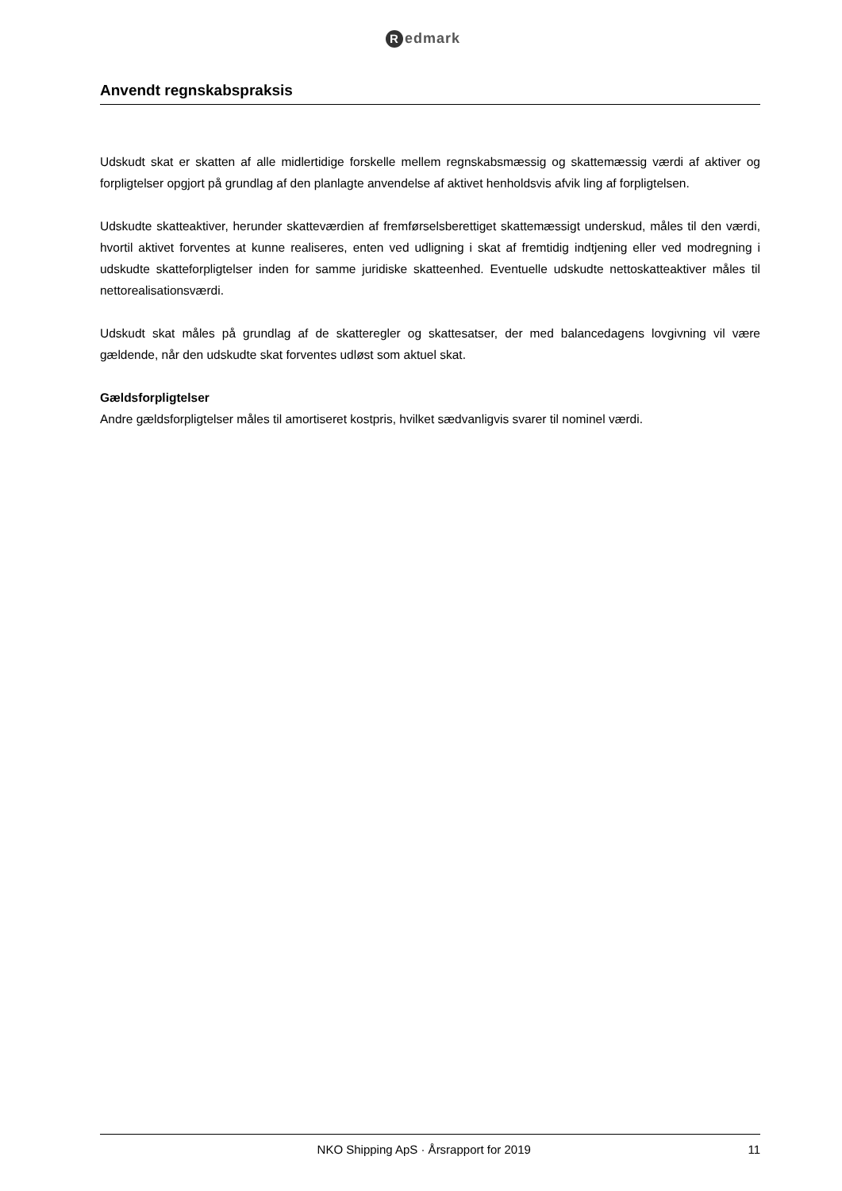Redmark
Anvendt regnskabspraksis
Udskudt skat er skatten af alle midlertidige forskelle mellem regnskabsmæssig og skattemæssig værdi af aktiver og forpligtelser opgjort på grundlag af den planlagte anvendelse af aktivet henholdsvis afvik ling af forpligtelsen.
Udskudte skatteaktiver, herunder skatteværdien af fremførselsberettiget skattemæssigt underskud, måles til den værdi, hvortil aktivet forventes at kunne realiseres, enten ved udligning i skat af fremtidig indtjening eller ved modregning i udskudte skatteforpligtelser inden for samme juridiske skatteenhed. Eventuelle udskudte nettoskatteaktiver måles til nettorealisationsværdi.
Udskudt skat måles på grundlag af de skatteregler og skattesatser, der med balancedagens lovgivning vil være gældende, når den udskudte skat forventes udløst som aktuel skat.
Gældsforpligtelser
Andre gældsforpligtelser måles til amortiseret kostpris, hvilket sædvanligvis svarer til nominel værdi.
NKO Shipping ApS · Årsrapport for 2019
11